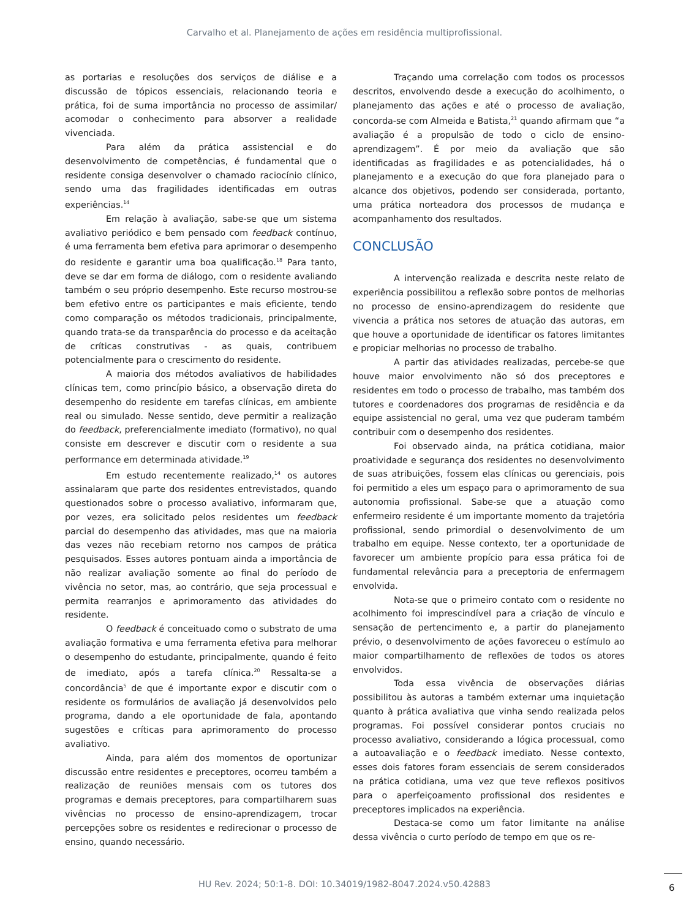Carvalho et al. Planejamento de ações em residência multiprofissional.
as portarias e resoluções dos serviços de diálise e a discussão de tópicos essenciais, relacionando teoria e prática, foi de suma importância no processo de assimilar/ acomodar o conhecimento para absorver a realidade vivenciada.
Para além da prática assistencial e do desenvolvimento de competências, é fundamental que o residente consiga desenvolver o chamado raciocínio clínico, sendo uma das fragilidades identificadas em outras experiências.<sup>14</sup>
Em relação à avaliação, sabe-se que um sistema avaliativo periódico e bem pensado com feedback contínuo, é uma ferramenta bem efetiva para aprimorar o desempenho do residente e garantir uma boa qualificação.<sup>18</sup> Para tanto, deve se dar em forma de diálogo, com o residente avaliando também o seu próprio desempenho. Este recurso mostrou-se bem efetivo entre os participantes e mais eficiente, tendo como comparação os métodos tradicionais, principalmente, quando trata-se da transparência do processo e da aceitação de críticas construtivas - as quais, contribuem potencialmente para o crescimento do residente.
A maioria dos métodos avaliativos de habilidades clínicas tem, como princípio básico, a observação direta do desempenho do residente em tarefas clínicas, em ambiente real ou simulado. Nesse sentido, deve permitir a realização do feedback, preferencialmente imediato (formativo), no qual consiste em descrever e discutir com o residente a sua performance em determinada atividade.<sup>19</sup>
Em estudo recentemente realizado,<sup>14</sup> os autores assinalaram que parte dos residentes entrevistados, quando questionados sobre o processo avaliativo, informaram que, por vezes, era solicitado pelos residentes um feedback parcial do desempenho das atividades, mas que na maioria das vezes não recebiam retorno nos campos de prática pesquisados. Esses autores pontuam ainda a importância de não realizar avaliação somente ao final do período de vivência no setor, mas, ao contrário, que seja processual e permita rearranjos e aprimoramento das atividades do residente.
O feedback é conceituado como o substrato de uma avaliação formativa e uma ferramenta efetiva para melhorar o desempenho do estudante, principalmente, quando é feito de imediato, após a tarefa clínica.<sup>20</sup> Ressalta-se a concordância<sup>5</sup> de que é importante expor e discutir com o residente os formulários de avaliação já desenvolvidos pelo programa, dando a ele oportunidade de fala, apontando sugestões e críticas para aprimoramento do processo avaliativo.
Ainda, para além dos momentos de oportunizar discussão entre residentes e preceptores, ocorreu também a realização de reuniões mensais com os tutores dos programas e demais preceptores, para compartilharem suas vivências no processo de ensino-aprendizagem, trocar percepções sobre os residentes e redirecionar o processo de ensino, quando necessário.
Traçando uma correlação com todos os processos descritos, envolvendo desde a execução do acolhimento, o planejamento das ações e até o processo de avaliação, concorda-se com Almeida e Batista,<sup>21</sup> quando afirmam que “a avaliação é a propulsão de todo o ciclo de ensino-aprendizagem”. É por meio da avaliação que são identificadas as fragilidades e as potencialidades, há o planejamento e a execução do que fora planejado para o alcance dos objetivos, podendo ser considerada, portanto, uma prática norteadora dos processos de mudança e acompanhamento dos resultados.
CONCLUSÃO
A intervenção realizada e descrita neste relato de experiência possibilitou a reflexão sobre pontos de melhorias no processo de ensino-aprendizagem do residente que vivencia a prática nos setores de atuação das autoras, em que houve a oportunidade de identificar os fatores limitantes e propiciar melhorias no processo de trabalho.
A partir das atividades realizadas, percebe-se que houve maior envolvimento não só dos preceptores e residentes em todo o processo de trabalho, mas também dos tutores e coordenadores dos programas de residência e da equipe assistencial no geral, uma vez que puderam também contribuir com o desempenho dos residentes.
Foi observado ainda, na prática cotidiana, maior proatividade e segurança dos residentes no desenvolvimento de suas atribuições, fossem elas clínicas ou gerenciais, pois foi permitido a eles um espaço para o aprimoramento de sua autonomia profissional. Sabe-se que a atuação como enfermeiro residente é um importante momento da trajetória profissional, sendo primordial o desenvolvimento de um trabalho em equipe. Nesse contexto, ter a oportunidade de favorecer um ambiente propício para essa prática foi de fundamental relevância para a preceptoria de enfermagem envolvida.
Nota-se que o primeiro contato com o residente no acolhimento foi imprescindível para a criação de vínculo e sensação de pertencimento e, a partir do planejamento prévio, o desenvolvimento de ações favoreceu o estímulo ao maior compartilhamento de reflexões de todos os atores envolvidos.
Toda essa vivência de observações diárias possibilitou às autoras a também externar uma inquietação quanto à prática avaliativa que vinha sendo realizada pelos programas. Foi possível considerar pontos cruciais no processo avaliativo, considerando a lógica processual, como a autoavaliação e o feedback imediato. Nesse contexto, esses dois fatores foram essenciais de serem considerados na prática cotidiana, uma vez que teve reflexos positivos para o aperfeiçoamento profissional dos residentes e preceptores implicados na experiência.
Destaca-se como um fator limitante na análise dessa vivência o curto período de tempo em que os re-
HU Rev. 2024; 50:1-8. DOI: 10.34019/1982-8047.2024.v50.42883 6